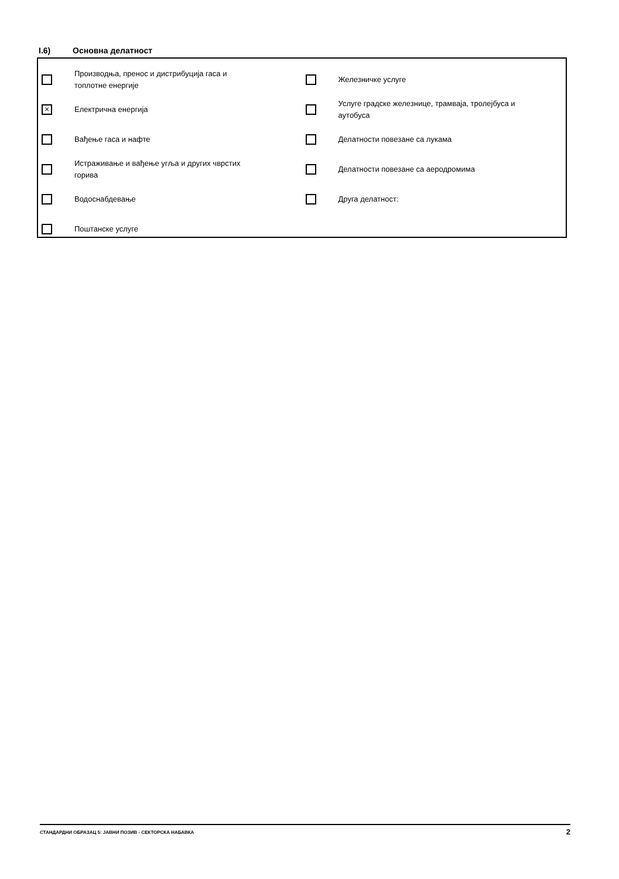I.6) Основна делатност
Производња, пренос и дистрибуција гаса и топлотне енергије
×
Електрична енергија
Вађење гаса и нафте
Истраживање и вађење угља и других чврстих горива
Водоснабдевање
Поштанске услуге
Железничке услуге
Услуге градске железнице, трамваја, тролејбуса и аутобуса
Делатности повезане са лукама
Делатности повезане са аеродромима
Друга делатност:
СТАНДАРДНИ ОБРАЗАЦ 5: ЈАВНИ ПОЗИВ - СЕКТОРСКА НАБАВКА 2